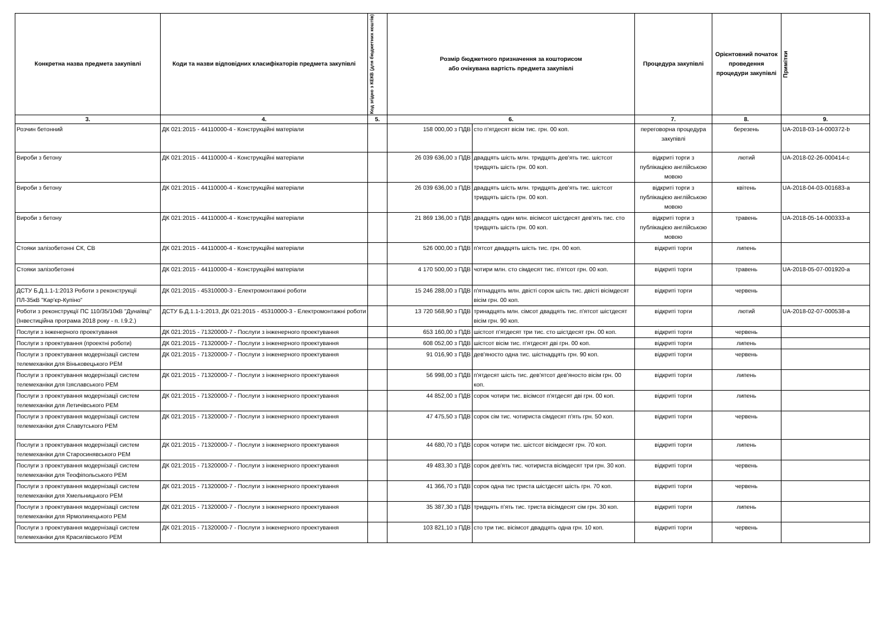| Конкретна назва предмета закупівлі | Коди та назви відповідних класифікаторів предмета закупівлі | Код згідно з КЕКВ (для бюджетних коштів) | Розмір бюджетного призначення за кошторисом або очікувана вартість предмета закупівлі | | Процедура закупівлі | Орієнтовний початок проведення процедури закупівлі | Примітки |
| --- | --- | --- | --- | --- | --- | --- | --- |
| 3. | 4. | 5. | 6. | | 7. | 8. | 9. |
| Розчин бетонний | ДК 021:2015 - 44110000-4 - Конструкційні матеріали | | 158 000,00 з ПДВ | сто п'ятдесят вісім тис. грн. 00 коп. | переговорна процедура закупівлі | березень | UA-2018-03-14-000372-b |
| Вироби з бетону | ДК 021:2015 - 44110000-4 - Конструкційні матеріали | | 26 039 636,00 з ПДВ | двадцять шість млн. тридцять дев'ять тис. шістсот тридцять шість грн. 00 коп. | відкриті торги з публікацією англійською мовою | лютий | UA-2018-02-26-000414-c |
| Вироби з бетону | ДК 021:2015 - 44110000-4 - Конструкційні матеріали | | 26 039 636,00 з ПДВ | двадцять шість млн. тридцять дев'ять тис. шістсот тридцять шість грн. 00 коп. | відкриті торги з публікацією англійською мовою | квітень | UA-2018-04-03-001683-a |
| Вироби з бетону | ДК 021:2015 - 44110000-4 - Конструкційні матеріали | | 21 869 136,00 з ПДВ | двадцять один млн. вісімсот шістдесят дев'ять тис. сто тридцять шість грн. 00 коп. | відкриті торги з публікацією англійською мовою | травень | UA-2018-05-14-000333-a |
| Стояки залізобетонні СК, СВ | ДК 021:2015 - 44110000-4 - Конструкційні матеріали | | 526 000,00 з ПДВ | п'ятсот двадцять шість тис. грн. 00 коп. | відкриті торги | липень | |
| Стояки залізобетонні | ДК 021:2015 - 44110000-4 - Конструкційні матеріали | | 4 170 500,00 з ПДВ | чотири млн. сто сімдесят тис. п'ятсот грн. 00 коп. | відкриті торги | травень | UA-2018-05-07-001920-a |
| ДСТУ Б.Д.1.1-1:2013 Роботи з реконструкції ПЛ-35кВ "Кар'єр-Купіно" | ДК 021:2015 - 45310000-3 - Електромонтажні роботи | | 15 246 288,00 з ПДВ | п'ятнадцять млн. двісті сорок шість тис. двісті вісімдесят вісім грн. 00 коп. | відкриті торги | червень | |
| Роботи з реконструкції ПС 110/35/10кВ "Дунаївці" (Інвестиційна програма 2018 року - п. І.9.2.) | ДСТУ Б.Д.1.1-1:2013, ДК 021:2015 - 45310000-3 - Електромонтажні роботи | | 13 720 568,90 з ПДВ | тринадцять млн. сімсот двадцять тис. п'ятсот шістдесят вісім грн. 90 коп. | відкриті торги | лютий | UA-2018-02-07-000538-a |
| Послуги з інженерного проектування | ДК 021:2015 - 71320000-7 - Послуги з інженерного проектування | | 653 160,00 з ПДВ | шістсот п'ятдесят три тис. сто шістдесят грн. 00 коп. | відкриті торги | червень | |
| Послуги з проектування (проектні роботи) | ДК 021:2015 - 71320000-7 - Послуги з інженерного проектування | | 608 052,00 з ПДВ | шістсот вісім тис. п'ятдесят дві грн. 00 коп. | відкриті торги | липень | |
| Послуги з проектування модернізації систем телемеханіки для Віньковецького РЕМ | ДК 021:2015 - 71320000-7 - Послуги з інженерного проектування | | 91 016,90 з ПДВ | дев'яносто одна тис. шістнадцять грн. 90 коп. | відкриті торги | червень | |
| Послуги з проектування модернізації систем телемеханіки для Ізяславського РЕМ | ДК 021:2015 - 71320000-7 - Послуги з інженерного проектування | | 56 998,00 з ПДВ | п'ятдесят шість тис. дев'ятсот дев'яносто вісім грн. 00 коп. | відкриті торги | липень | |
| Послуги з проектування модернізації систем телемеханіки для Летичівського РЕМ | ДК 021:2015 - 71320000-7 - Послуги з інженерного проектування | | 44 852,00 з ПДВ | сорок чотири тис. вісімсот п'ятдесят дві грн. 00 коп. | відкриті торги | липень | |
| Послуги з проектування модернізації систем телемеханіки для Славутського РЕМ | ДК 021:2015 - 71320000-7 - Послуги з інженерного проектування | | 47 475,50 з ПДВ | сорок сім тис. чотириста сімдесят п'ять грн. 50 коп. | відкриті торги | червень | |
| Послуги з проектування модернізації систем телемеханіки для Старосинявського РЕМ | ДК 021:2015 - 71320000-7 - Послуги з інженерного проектування | | 44 680,70 з ПДВ | сорок чотири тис. шістсот вісімдесят грн. 70 коп. | відкриті торги | липень | |
| Послуги з проектування модернізації систем телемеханіки для Теофіпольського РЕМ | ДК 021:2015 - 71320000-7 - Послуги з інженерного проектування | | 49 483,30 з ПДВ | сорок дев'ять тис. чотириста вісімдесят три грн. 30 коп. | відкриті торги | червень | |
| Послуги з проектування модернізації систем телемеханіки для Хмельницького РЕМ | ДК 021:2015 - 71320000-7 - Послуги з інженерного проектування | | 41 366,70 з ПДВ | сорок одна тис триста шістдесят шість грн. 70 коп. | відкриті торги | червень | |
| Послуги з проектування модернізації систем телемеханіки для Ярмолинецького РЕМ | ДК 021:2015 - 71320000-7 - Послуги з інженерного проектування | | 35 387,30 з ПДВ | тридцять п'ять тис. триста вісімдесят сім грн. 30 коп. | відкриті торги | липень | |
| Послуги з проектування модернізації систем телемеханіки для Красилівського РЕМ | ДК 021:2015 - 71320000-7 - Послуги з інженерного проектування | | 103 821,10 з ПДВ | сто три тис. вісімсот двадцять одна грн. 10 коп. | відкриті торги | червень | |